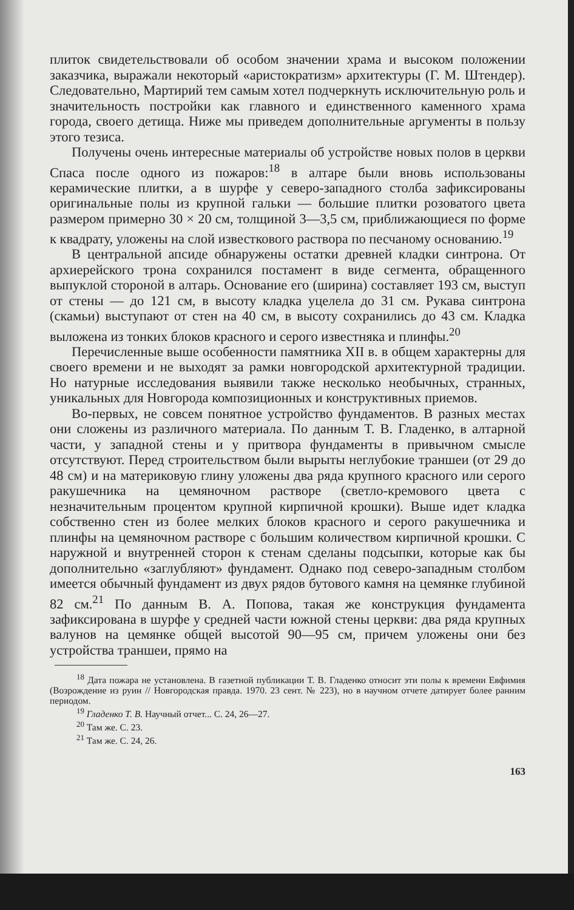плиток свидетельствовали об особом значении храма и высоком положении заказчика, выражали некоторый «аристократизм» архитектуры (Г. М. Штендер). Следовательно, Мартирий тем самым хотел подчеркнуть исключительную роль и значительность постройки как главного и единственного каменного храма города, своего детища. Ниже мы приведем дополнительные аргументы в пользу этого тезиса.
Получены очень интересные материалы об устройстве новых полов в церкви Спаса после одного из пожаров:<sup>18</sup> в алтаре были вновь использованы керамические плитки, а в шурфе у северо-западного столба зафиксированы оригинальные полы из крупной гальки — большие плитки розоватого цвета размером примерно 30 × 20 см, толщиной 3—3,5 см, приближающиеся по форме к квадрату, уложены на слой известкового раствора по песчаному основанию.<sup>19</sup>
В центральной апсиде обнаружены остатки древней кладки синтрона. От архиерейского трона сохранился постамент в виде сегмента, обращенного выпуклой стороной в алтарь. Основание его (ширина) составляет 193 см, выступ от стены — до 121 см, в высоту кладка уцелела до 31 см. Рукава синтрона (скамьи) выступают от стен на 40 см, в высоту сохранились до 43 см. Кладка выложена из тонких блоков красного и серого известняка и плинфы.<sup>20</sup>
Перечисленные выше особенности памятника XII в. в общем характерны для своего времени и не выходят за рамки новгородской архитектурной традиции. Но натурные исследования выявили также несколько необычных, странных, уникальных для Новгорода композиционных и конструктивных приемов.
Во-первых, не совсем понятное устройство фундаментов. В разных местах они сложены из различного материала. По данным Т. В. Гладенко, в алтарной части, у западной стены и у притвора фундаменты в привычном смысле отсутствуют. Перед строительством были вырыты неглубокие траншеи (от 29 до 48 см) и на материковую глину уложены два ряда крупного красного или серого ракушечника на цемяночном растворе (светло-кремового цвета с незначительным процентом крупной кирпичной крошки). Выше идет кладка собственно стен из более мелких блоков красного и серого ракушечника и плинфы на цемяночном растворе с большим количеством кирпичной крошки. С наружной и внутренней сторон к стенам сделаны подсыпки, которые как бы дополнительно «заглубляют» фундамент. Однако под северо-западным столбом имеется обычный фундамент из двух рядов бутового камня на цемянке глубиной 82 см.<sup>21</sup> По данным В. А. Попова, такая же конструкция фундамента зафиксирована в шурфе у средней части южной стены церкви: два ряда крупных валунов на цемянке общей высотой 90—95 см, причем уложены они без устройства траншеи, прямо на
<sup>18</sup> Дата пожара не установлена. В газетной публикации Т. В. Гладенко относит эти полы к времени Евфимия (Возрождение из руин // Новгородская правда. 1970. 23 сент. № 223), но в научном отчете датирует более ранним периодом.
<sup>19</sup> Гладенко Т. В. Научный отчет... С. 24, 26—27.
<sup>20</sup> Там же. С. 23.
<sup>21</sup> Там же. С. 24, 26.
163